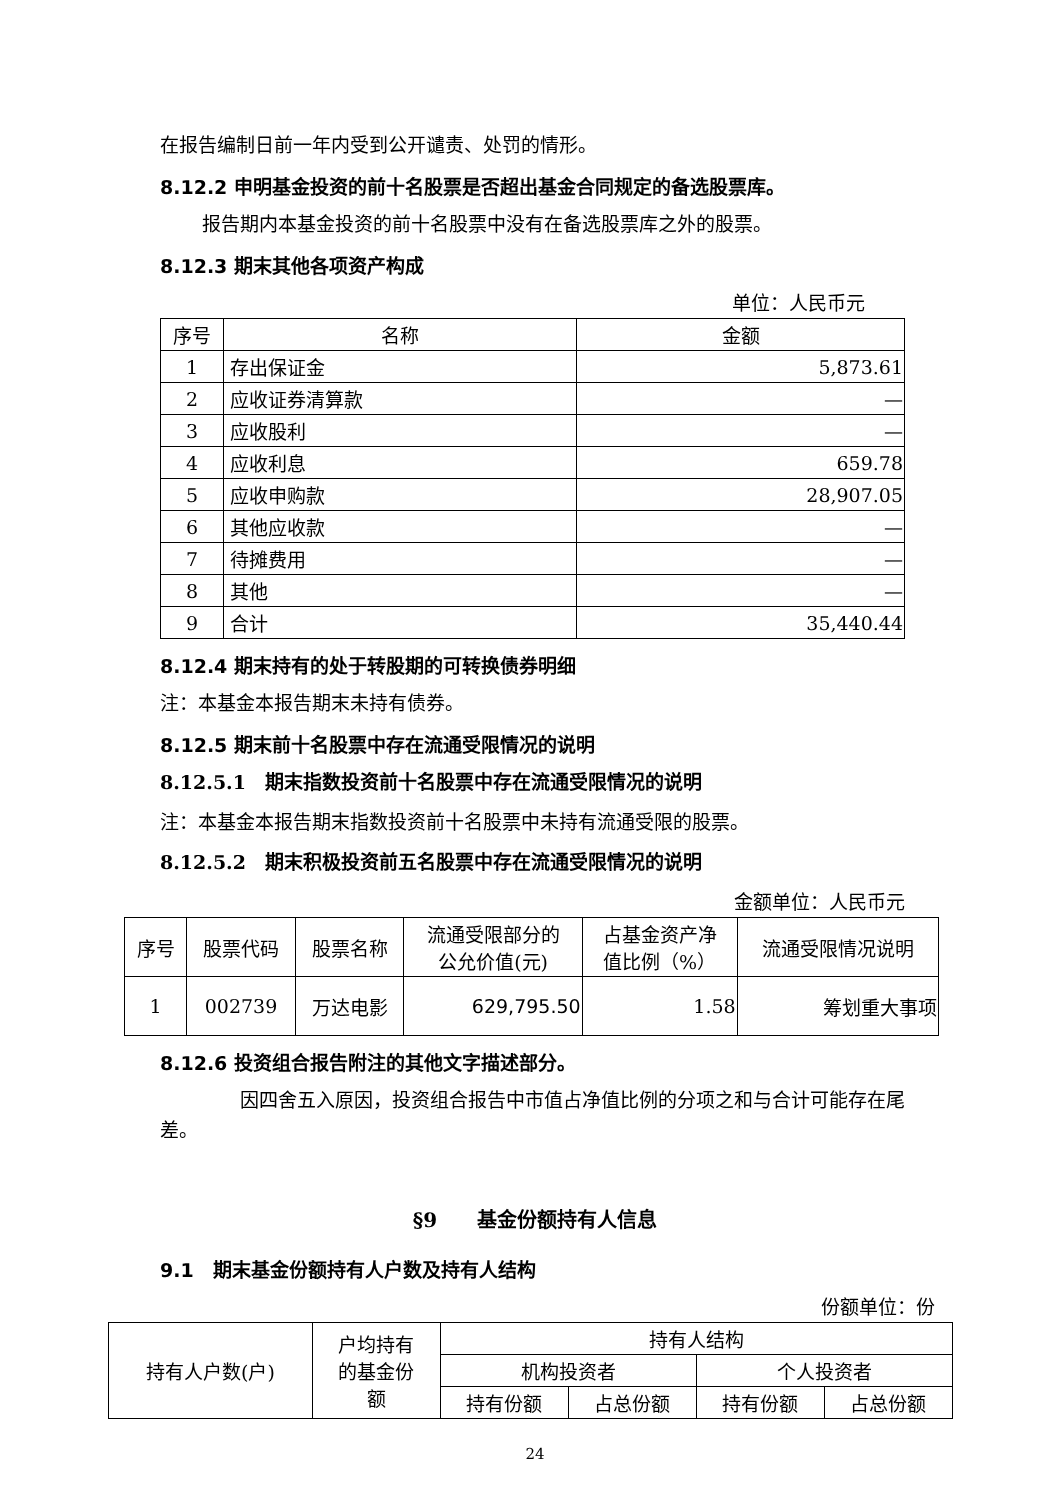在报告编制日前一年内受到公开谴责、处罚的情形。
8.12.2 申明基金投资的前十名股票是否超出基金合同规定的备选股票库。
报告期内本基金投资的前十名股票中没有在备选股票库之外的股票。
8.12.3 期末其他各项资产构成
单位：人民币元
| 序号 | 名称 | 金额 |
| --- | --- | --- |
| 1 | 存出保证金 | 5,873.61 |
| 2 | 应收证券清算款 | — |
| 3 | 应收股利 | — |
| 4 | 应收利息 | 659.78 |
| 5 | 应收申购款 | 28,907.05 |
| 6 | 其他应收款 | — |
| 7 | 待摊费用 | — |
| 8 | 其他 | — |
| 9 | 合计 | 35,440.44 |
8.12.4 期末持有的处于转股期的可转换债券明细
注：本基金本报告期末未持有债券。
8.12.5 期末前十名股票中存在流通受限情况的说明
8.12.5.1　期末指数投资前十名股票中存在流通受限情况的说明
注：本基金本报告期末指数投资前十名股票中未持有流通受限的股票。
8.12.5.2　期末积极投资前五名股票中存在流通受限情况的说明
金额单位：人民币元
| 序号 | 股票代码 | 股票名称 | 流通受限部分的 公允价值(元) | 占基金资产净 值比例（%） | 流通受限情况说明 |
| --- | --- | --- | --- | --- | --- |
| 1 | 002739 | 万达电影 | 629,795.50 | 1.58 | 筹划重大事项 |
8.12.6 投资组合报告附注的其他文字描述部分。
因四舍五入原因，投资组合报告中市值占净值比例的分项之和与合计可能存在尾差。
§9　　基金份额持有人信息
9.1　期末基金份额持有人户数及持有人结构
份额单位：份
| 持有人户数(户) | 户均持有 的基金份 额 | 持有人结构 | | | |
| | | 机构投资者 | | 个人投资者 | |
| | | 持有份额 | 占总份额 | 持有份额 | 占总份额 |
24